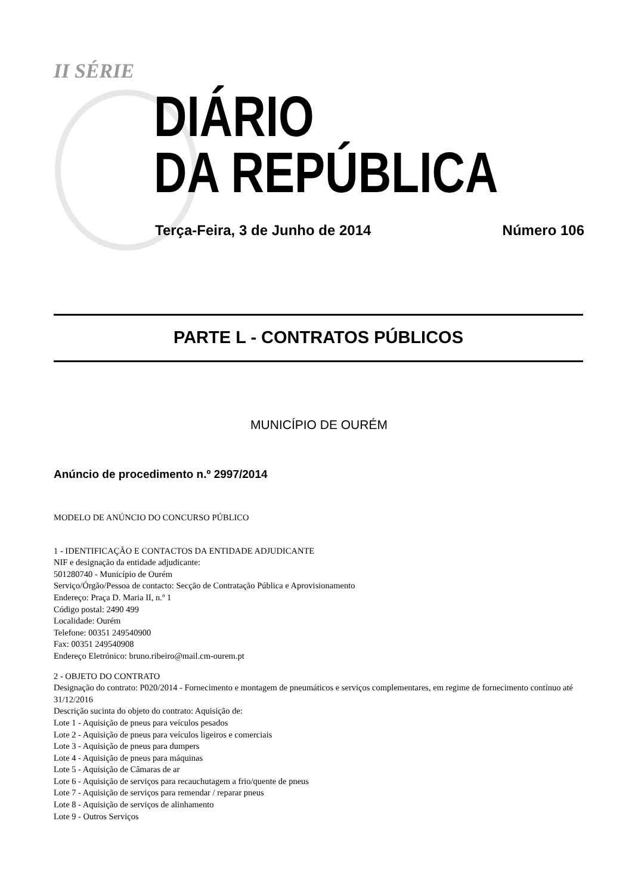II SÉRIE
DIÁRIO
DA REPÚBLICA
Terça-Feira, 3 de Junho de 2014 Número 106
PARTE L - CONTRATOS PÚBLICOS
MUNICÍPIO DE OURÉM
Anúncio de procedimento n.º 2997/2014
MODELO DE ANÚNCIO DO CONCURSO PÚBLICO
1 - IDENTIFICAÇÃO E CONTACTOS DA ENTIDADE ADJUDICANTE
NIF e designação da entidade adjudicante:
501280740 - Município de Ourém
Serviço/Órgão/Pessoa de contacto: Secção de Contratação Pública e Aprovisionamento
Endereço: Praça D. Maria II, n.º 1
Código postal: 2490 499
Localidade: Ourém
Telefone: 00351 249540900
Fax: 00351 249540908
Endereço Eletrónico: bruno.ribeiro@mail.cm-ourem.pt
2 - OBJETO DO CONTRATO
Designação do contrato: P020/2014 - Fornecimento e montagem de pneumáticos e serviços complementares, em regime de fornecimento contínuo até 31/12/2016
Descrição sucinta do objeto do contrato: Aquisição de:
Lote 1 - Aquisição de pneus para veículos pesados
Lote 2 - Aquisição de pneus para veículos ligeiros e comerciais
Lote 3 - Aquisição de pneus para dumpers
Lote 4 - Aquisição de pneus para máquinas
Lote 5 - Aquisição de Câmaras de ar
Lote 6 - Aquisição de serviços para recauchutagem a frio/quente de pneus
Lote 7 - Aquisição de serviços para remendar / reparar pneus
Lote 8 - Aquisição de serviços de alinhamento
Lote 9 - Outros Serviços